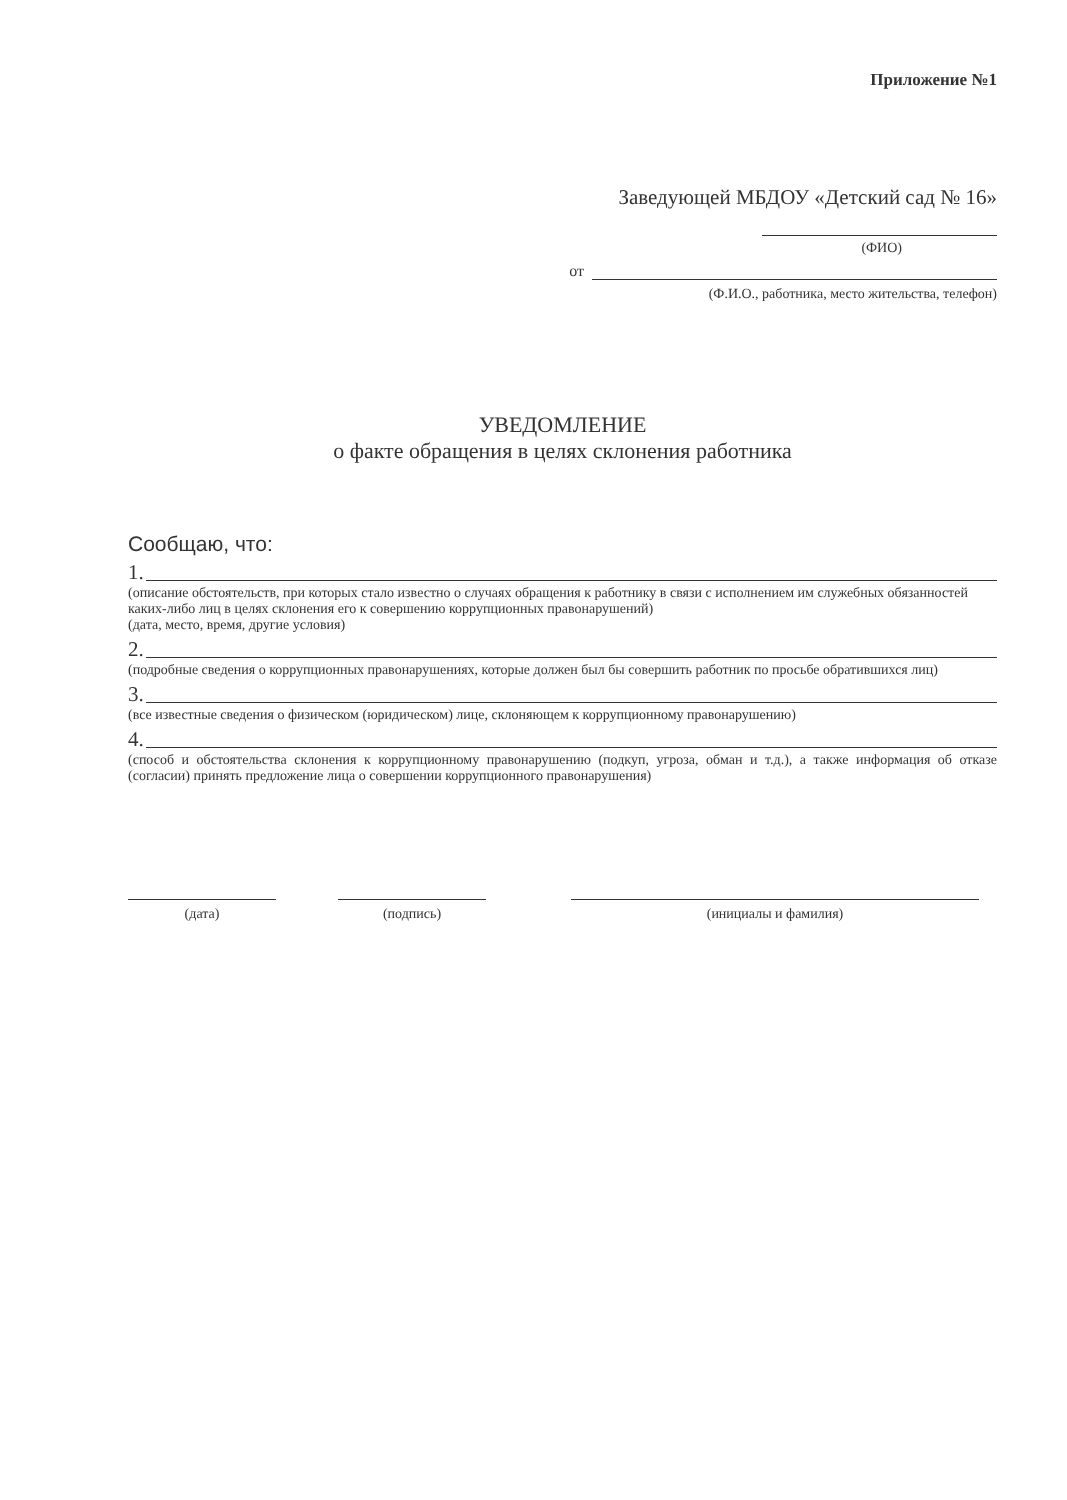Приложение №1
Заведующей МБДОУ «Детский сад № 16»
(ФИО)
от
(Ф.И.О., работника, место жительства, телефон)
УВЕДОМЛЕНИЕ
о факте обращения в целях склонения работника
Сообщаю, что:
1.
(описание обстоятельств, при которых стало известно о случаях обращения к работнику в связи с исполнением им служебных обязанностей каких-либо лиц в целях склонения его к совершению коррупционных правонарушений)
(дата, место, время, другие условия)
2.
(подробные сведения о коррупционных правонарушениях, которые должен был бы совершить работник по просьбе обратившихся лиц)
3.
(все известные сведения о физическом (юридическом) лице, склоняющем к коррупционному правонарушению)
4.
(способ и обстоятельства склонения к коррупционному правонарушению (подкуп, угроза, обман и т.д.), а также информация об отказе (согласии) принять предложение лица о совершении коррупционного правонарушения)
(дата) (подпись) (инициалы и фамилия)